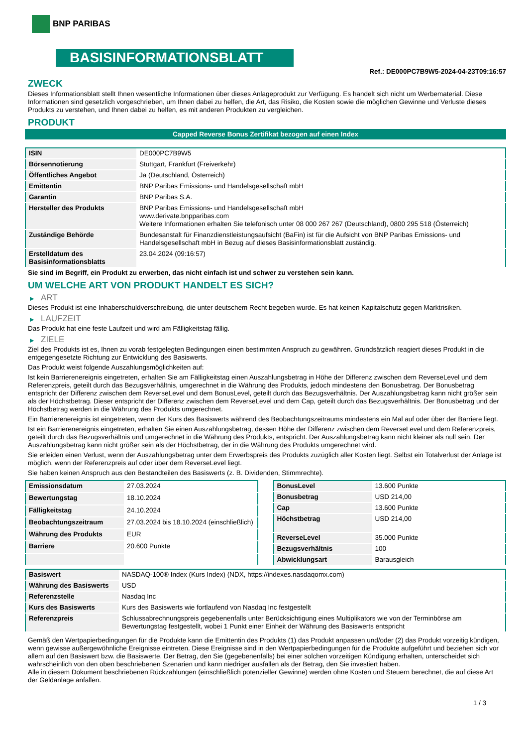BNP PARIBAS
BASISINFORMATIONSBLATT
Ref.: DE000PC7B9W5-2024-04-23T09:16:57
ZWECK
Dieses Informationsblatt stellt Ihnen wesentliche Informationen über dieses Anlageprodukt zur Verfügung. Es handelt sich nicht um Werbematerial. Diese Informationen sind gesetzlich vorgeschrieben, um Ihnen dabei zu helfen, die Art, das Risiko, die Kosten sowie die möglichen Gewinne und Verluste dieses Produkts zu verstehen, und Ihnen dabei zu helfen, es mit anderen Produkten zu vergleichen.
PRODUKT
Capped Reverse Bonus Zertifikat bezogen auf einen Index
| ISIN | DE000PC7B9W5 |
| Börsennotierung | Stuttgart, Frankfurt (Freiverkehr) |
| Öffentliches Angebot | Ja (Deutschland, Österreich) |
| Emittentin | BNP Paribas Emissions- und Handelsgesellschaft mbH |
| Garantin | BNP Paribas S.A. |
| Hersteller des Produkts | BNP Paribas Emissions- und Handelsgesellschaft mbH www.derivate.bnpparibas.com Weitere Informationen erhalten Sie telefonisch unter 08 000 267 267 (Deutschland), 0800 295 518 (Österreich) |
| Zuständige Behörde | Bundesanstalt für Finanzdienstleistungsaufsicht (BaFin) ist für die Aufsicht von BNP Paribas Emissions- und Handelsgesellschaft mbH in Bezug auf dieses Basisinformationsblatt zuständig. |
| Erstelldatum des Basisinformationsblatts | 23.04.2024 (09:16:57) |
Sie sind im Begriff, ein Produkt zu erwerben, das nicht einfach ist und schwer zu verstehen sein kann.
UM WELCHE ART VON PRODUKT HANDELT ES SICH?
▶ ART
Dieses Produkt ist eine Inhaberschuldverschreibung, die unter deutschem Recht begeben wurde. Es hat keinen Kapitalschutz gegen Marktrisiken.
▶ LAUFZEIT
Das Produkt hat eine feste Laufzeit und wird am Fälligkeitstag fällig.
▶ ZIELE
Ziel des Produkts ist es, Ihnen zu vorab festgelegten Bedingungen einen bestimmten Anspruch zu gewähren. Grundsätzlich reagiert dieses Produkt in die entgegengesetzte Richtung zur Entwicklung des Basiswerts.
Das Produkt weist folgende Auszahlungsmöglichkeiten auf:
Ist kein Barrierenereignis eingetreten, erhalten Sie am Fälligkeitstag einen Auszahlungsbetrag in Höhe der Differenz zwischen dem ReverseLevel und dem Referenzpreis, geteilt durch das Bezugsverhältnis, umgerechnet in die Währung des Produkts, jedoch mindestens den Bonusbetrag. Der Bonusbetrag entspricht der Differenz zwischen dem ReverseLevel und dem BonusLevel, geteilt durch das Bezugsverhältnis. Der Auszahlungsbetrag kann nicht größer sein als der Höchstbetrag. Dieser entspricht der Differenz zwischen dem ReverseLevel und dem Cap, geteilt durch das Bezugsverhältnis. Der Bonusbetrag und der Höchstbetrag werden in die Währung des Produkts umgerechnet.
Ein Barrierenereignis ist eingetreten, wenn der Kurs des Basiswerts während des Beobachtungszeitraums mindestens ein Mal auf oder über der Barriere liegt.
Ist ein Barrierenereignis eingetreten, erhalten Sie einen Auszahlungsbetrag, dessen Höhe der Differenz zwischen dem ReverseLevel und dem Referenzpreis, geteilt durch das Bezugsverhältnis und umgerechnet in die Währung des Produkts, entspricht. Der Auszahlungsbetrag kann nicht kleiner als null sein. Der Auszahlungsbetrag kann nicht größer sein als der Höchstbetrag, der in die Währung des Produkts umgerechnet wird.
Sie erleiden einen Verlust, wenn der Auszahlungsbetrag unter dem Erwerbspreis des Produkts zuzüglich aller Kosten liegt. Selbst ein Totalverlust der Anlage ist möglich, wenn der Referenzpreis auf oder über dem ReverseLevel liegt.
Sie haben keinen Anspruch aus den Bestandteilen des Basiswerts (z. B. Dividenden, Stimmrechte).
| Emissionsdatum | 27.03.2024 |
| Bewertungstag | 18.10.2024 |
| Fälligkeitstag | 24.10.2024 |
| Beobachtungszeitraum | 27.03.2024 bis 18.10.2024 (einschließlich) |
| Währung des Produkts | EUR |
| Barriere | 20.600 Punkte |
| BonusLevel | 13.600 Punkte |
| Bonusbetrag | USD 214,00 |
| Cap | 13.600 Punkte |
| Höchstbetrag | USD 214,00 |
| ReverseLevel | 35.000 Punkte |
| Bezugsverhältnis | 100 |
| Abwicklungsart | Barausgleich |
| Basiswert | NASDAQ-100® Index (Kurs Index) (NDX, https://indexes.nasdaqomx.com) |
| Währung des Basiswerts | USD |
| Referenzstelle | Nasdaq Inc |
| Kurs des Basiswerts | Kurs des Basiswerts wie fortlaufend von Nasdaq Inc festgestellt |
| Referenzpreis | Schlussabrechnungspreis gegebenenfalls unter Berücksichtigung eines Multiplikators wie von der Terminbörse am Bewertungstag festgestellt, wobei 1 Punkt einer Einheit der Währung des Basiswerts entspricht |
Gemäß den Wertpapierbedingungen für die Produkte kann die Emittentin des Produkts (1) das Produkt anpassen und/oder (2) das Produkt vorzeitig kündigen, wenn gewisse außergewöhnliche Ereignisse eintreten. Diese Ereignisse sind in den Wertpapierbedingungen für die Produkte aufgeführt und beziehen sich vor allem auf den Basiswert bzw. die Basiswerte. Der Betrag, den Sie (gegebenenfalls) bei einer solchen vorzeitigen Kündigung erhalten, unterscheidet sich wahrscheinlich von den oben beschriebenen Szenarien und kann niedriger ausfallen als der Betrag, den Sie investiert haben.
Alle in diesem Dokument beschriebenen Rückzahlungen (einschließlich potenzieller Gewinne) werden ohne Kosten und Steuern berechnet, die auf diese Art der Geldanlage anfallen.
1 / 3